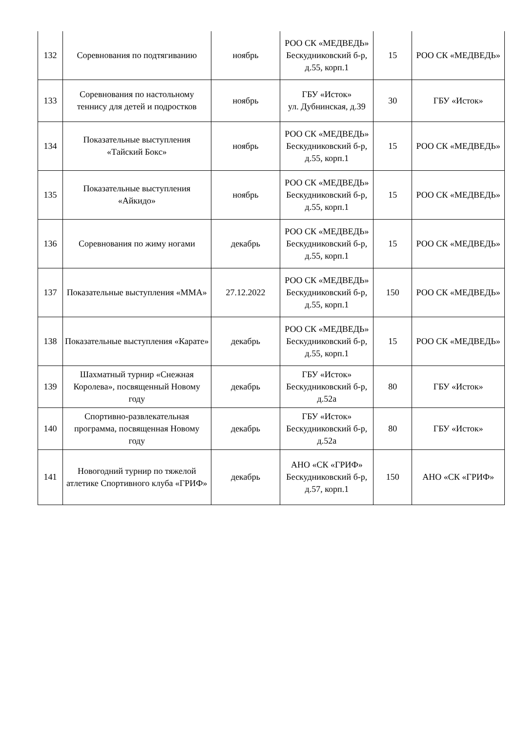| 132 | Соревнования по подтягиванию | ноябрь | РОО СК «МЕДВЕДЬ» Бескудниковский б-р, д.55, корп.1 | 15 | РОО СК «МЕДВЕДЬ» |
| 133 | Соревнования по настольному теннису для детей и подростков | ноябрь | ГБУ «Исток» ул. Дубнинская, д.39 | 30 | ГБУ «Исток» |
| 134 | Показательные выступления «Тайский Бокс» | ноябрь | РОО СК «МЕДВЕДЬ» Бескудниковский б-р, д.55, корп.1 | 15 | РОО СК «МЕДВЕДЬ» |
| 135 | Показательные выступления «Айкидо» | ноябрь | РОО СК «МЕДВЕДЬ» Бескудниковский б-р, д.55, корп.1 | 15 | РОО СК «МЕДВЕДЬ» |
| 136 | Соревнования по жиму ногами | декабрь | РОО СК «МЕДВЕДЬ» Бескудниковский б-р, д.55, корп.1 | 15 | РОО СК «МЕДВЕДЬ» |
| 137 | Показательные выступления «ММА» | 27.12.2022 | РОО СК «МЕДВЕДЬ» Бескудниковский б-р, д.55, корп.1 | 150 | РОО СК «МЕДВЕДЬ» |
| 138 | Показательные выступления «Карате» | декабрь | РОО СК «МЕДВЕДЬ» Бескудниковский б-р, д.55, корп.1 | 15 | РОО СК «МЕДВЕДЬ» |
| 139 | Шахматный турнир «Снежная Королева», посвященный Новому году | декабрь | ГБУ «Исток» Бескудниковский б-р, д.52а | 80 | ГБУ «Исток» |
| 140 | Спортивно-развлекательная программа, посвященная Новому году | декабрь | ГБУ «Исток» Бескудниковский б-р, д.52а | 80 | ГБУ «Исток» |
| 141 | Новогодний турнир по тяжелой атлетике Спортивного клуба «ГРИФ» | декабрь | АНО «СК «ГРИФ» Бескудниковский б-р, д.57, корп.1 | 150 | АНО «СК «ГРИФ» |